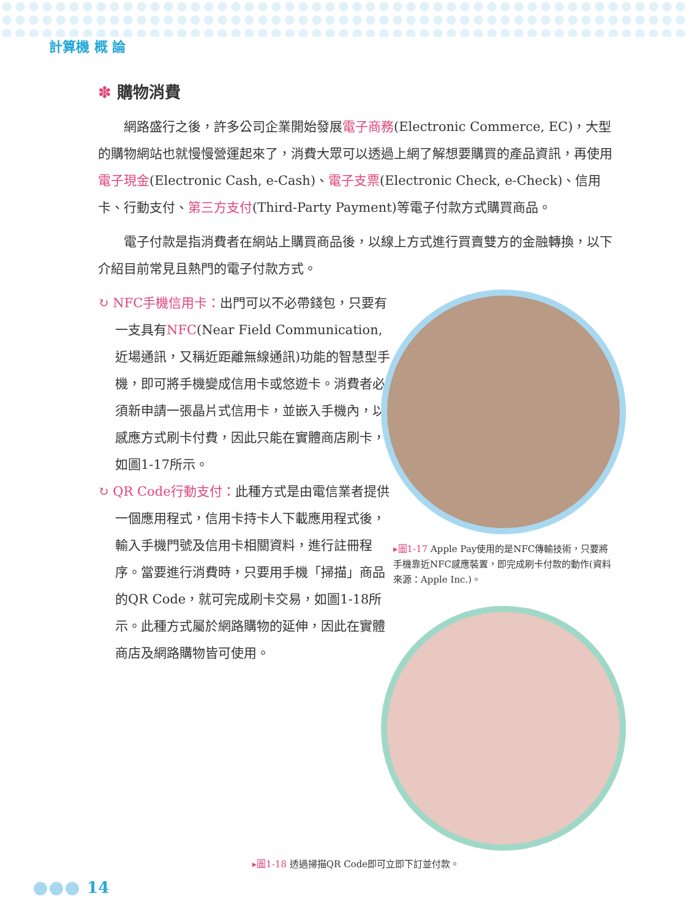計算機 概 論
✽ 購物消費
網路盛行之後，許多公司企業開始發展電子商務(Electronic Commerce, EC)，大型的購物網站也就慢慢營運起來了，消費大眾可以透過上網了解想要購買的產品資訊，再使用電子現金(Electronic Cash, e-Cash)、電子支票(Electronic Check, e-Check)、信用卡、行動支付、第三方支付(Third-Party Payment)等電子付款方式購買商品。
電子付款是指消費者在網站上購買商品後，以線上方式進行買賣雙方的金融轉換，以下介紹目前常見且熱門的電子付款方式。
↻ NFC手機信用卡：出門可以不必帶錢包，只要有一支具有NFC(Near Field Communication, 近場通訊，又稱近距離無線通訊)功能的智慧型手機，即可將手機變成信用卡或悠遊卡。消費者必須新申請一張晶片式信用卡，並嵌入手機內，以感應方式刷卡付費，因此只能在實體商店刷卡，如圖1-17所示。
↻ QR Code行動支付：此種方式是由電信業者提供一個應用程式，信用卡持卡人下載應用程式後，輸入手機門號及信用卡相關資料，進行註冊程序。當要進行消費時，只要用手機「掃描」商品的QR Code，就可完成刷卡交易，如圖1-18所示。此種方式屬於網路購物的延伸，因此在實體商店及網路購物皆可使用。
▸圖1-17 Apple Pay使用的是NFC傳輸技術，只要將手機靠近NFC感應裝置，即完成刷卡付款的動作(資料來源：Apple Inc.)。
▸圖1-18 透過掃描QR Code即可立即下訂並付款。
14